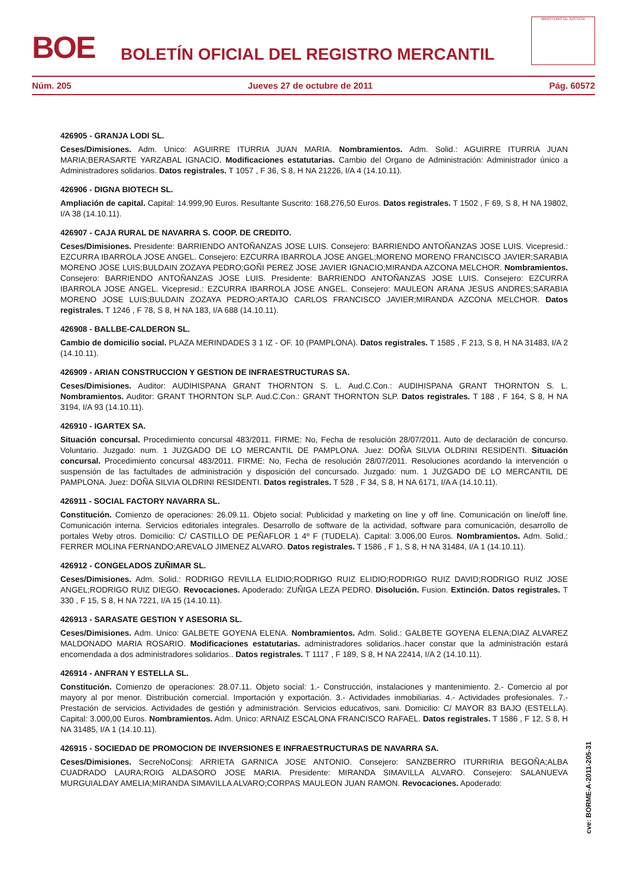BOE
BOLETÍN OFICIAL DEL REGISTRO MERCANTIL
MINISTERIO DE JUSTICIA
Núm. 205 Jueves 27 de octubre de 2011 Pág. 60572
426905 - GRANJA LODI SL.
Ceses/Dimisiones. Adm. Unico: AGUIRRE ITURRIA JUAN MARIA. Nombramientos. Adm. Solid.: AGUIRRE ITURRIA JUAN MARIA;BERASARTE YARZABAL IGNACIO. Modificaciones estatutarias. Cambio del Organo de Administración: Administrador único a Administradores solidarios. Datos registrales. T 1057 , F 36, S 8, H NA 21226, I/A 4 (14.10.11).
426906 - DIGNA BIOTECH SL.
Ampliación de capital. Capital: 14.999,90 Euros. Resultante Suscrito: 168.276,50 Euros. Datos registrales. T 1502 , F 69, S 8, H NA 19802, I/A 38 (14.10.11).
426907 - CAJA RURAL DE NAVARRA S. COOP. DE CREDITO.
Ceses/Dimisiones. Presidente: BARRIENDO ANTOÑANZAS JOSE LUIS. Consejero: BARRIENDO ANTOÑANZAS JOSE LUIS. Vicepresid.: EZCURRA IBARROLA JOSE ANGEL. Consejero: EZCURRA IBARROLA JOSE ANGEL;MORENO MORENO FRANCISCO JAVIER;SARABIA MORENO JOSE LUIS;BULDAIN ZOZAYA PEDRO;GOÑI PEREZ JOSE JAVIER IGNACIO;MIRANDA AZCONA MELCHOR. Nombramientos. Consejero: BARRIENDO ANTOÑANZAS JOSE LUIS. Presidente: BARRIENDO ANTOÑANZAS JOSE LUIS. Consejero: EZCURRA IBARROLA JOSE ANGEL. Vicepresid.: EZCURRA IBARROLA JOSE ANGEL. Consejero: MAULEON ARANA JESUS ANDRES;SARABIA MORENO JOSE LUIS;BULDAIN ZOZAYA PEDRO;ARTAJO CARLOS FRANCISCO JAVIER;MIRANDA AZCONA MELCHOR. Datos registrales. T 1246 , F 78, S 8, H NA 183, I/A 688 (14.10.11).
426908 - BALLBE-CALDERON SL.
Cambio de domicilio social. PLAZA MERINDADES 3 1 IZ - OF. 10 (PAMPLONA). Datos registrales. T 1585 , F 213, S 8, H NA 31483, I/A 2 (14.10.11).
426909 - ARIAN CONSTRUCCION Y GESTION DE INFRAESTRUCTURAS SA.
Ceses/Dimisiones. Auditor: AUDIHISPANA GRANT THORNTON S. L. Aud.C.Con.: AUDIHISPANA GRANT THORNTON S. L. Nombramientos. Auditor: GRANT THORNTON SLP. Aud.C.Con.: GRANT THORNTON SLP. Datos registrales. T 188 , F 164, S 8, H NA 3194, I/A 93 (14.10.11).
426910 - IGARTEX SA.
Situación concursal. Procedimiento concursal 483/2011. FIRME: No, Fecha de resolución 28/07/2011. Auto de declaración de concurso. Voluntario. Juzgado: num. 1 JUZGADO DE LO MERCANTIL DE PAMPLONA. Juez: DOÑA SILVIA OLDRINI RESIDENTI. Situación concursal. Procedimiento concursal 483/2011. FIRME: No, Fecha de resolución 28/07/2011. Resoluciones acordando la intervención o suspensión de las factultades de administración y disposición del concursado. Juzgado: num. 1 JUZGADO DE LO MERCANTIL DE PAMPLONA. Juez: DOÑA SILVIA OLDRINI RESIDENTI. Datos registrales. T 528 , F 34, S 8, H NA 6171, I/A A (14.10.11).
426911 - SOCIAL FACTORY NAVARRA SL.
Constitución. Comienzo de operaciones: 26.09.11. Objeto social: Publicidad y marketing on line y off line. Comunicación on line/off line. Comunicación interna. Servicios editoriales integrales. Desarrollo de software de la actividad, software para comunicación, desarrollo de portales Weby otros. Domicilio: C/ CASTILLO DE PEÑAFLOR 1 4º F (TUDELA). Capital: 3.006,00 Euros. Nombramientos. Adm. Solid.: FERRER MOLINA FERNANDO;AREVALO JIMENEZ ALVARO. Datos registrales. T 1586 , F 1, S 8, H NA 31484, I/A 1 (14.10.11).
426912 - CONGELADOS ZUÑIMAR SL.
Ceses/Dimisiones. Adm. Solid.: RODRIGO REVILLA ELIDIO;RODRIGO RUIZ ELIDIO;RODRIGO RUIZ DAVID;RODRIGO RUIZ JOSE ANGEL;RODRIGO RUIZ DIEGO. Revocaciones. Apoderado: ZUÑIGA LEZA PEDRO. Disolución. Fusion. Extinción. Datos registrales. T 330 , F 15, S 8, H NA 7221, I/A 15 (14.10.11).
426913 - SARASATE GESTION Y ASESORIA SL.
Ceses/Dimisiones. Adm. Unico: GALBETE GOYENA ELENA. Nombramientos. Adm. Solid.: GALBETE GOYENA ELENA;DIAZ ALVAREZ MALDONADO MARIA ROSARIO. Modificaciones estatutarias. administradores solidarios..hacer constar que la administración estará encomendada a dos administradores solidarios.. Datos registrales. T 1117 , F 189, S 8, H NA 22414, I/A 2 (14.10.11).
426914 - ANFRAN Y ESTELLA SL.
Constitución. Comienzo de operaciones: 28.07.11. Objeto social: 1.- Construcción, instalaciones y mantenimiento. 2.- Comercio al por mayory al por menor. Distribución comercial. Importación y exportación. 3.- Actividades inmobiliarias. 4.- Actividades profesionales. 7.- Prestación de servicios. Actividades de gestión y administración. Servicios educativos, sani. Domicilio: C/ MAYOR 83 BAJO (ESTELLA). Capital: 3.000,00 Euros. Nombramientos. Adm. Unico: ARNAIZ ESCALONA FRANCISCO RAFAEL. Datos registrales. T 1586 , F 12, S 8, H NA 31485, I/A 1 (14.10.11).
426915 - SOCIEDAD DE PROMOCION DE INVERSIONES E INFRAESTRUCTURAS DE NAVARRA SA.
Ceses/Dimisiones. SecreNoConsj: ARRIETA GARNICA JOSE ANTONIO. Consejero: SANZBERRO ITURRIRIA BEGOÑA;ALBA CUADRADO LAURA;ROIG ALDASORO JOSE MARIA. Presidente: MIRANDA SIMAVILLA ALVARO. Consejero: SALANUEVA MURGUIALDAY AMELIA;MIRANDA SIMAVILLA ALVARO;CORPAS MAULEON JUAN RAMON. Revocaciones. Apoderado:
cve: BORME-A-2011-205-31